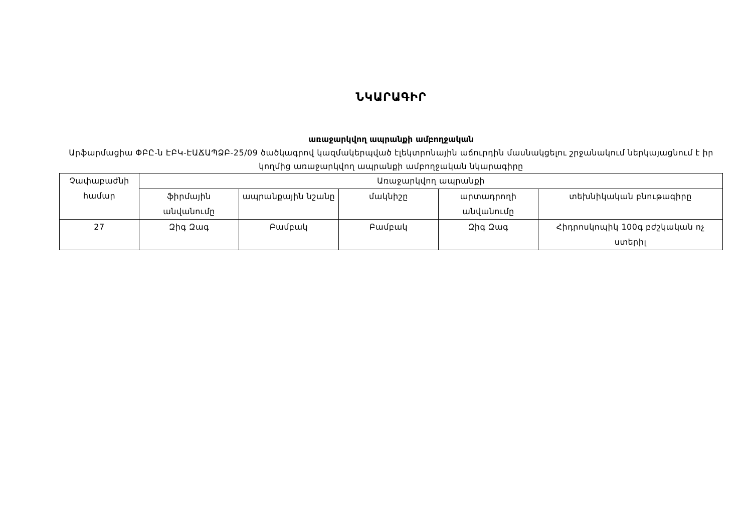ՆԿԱՐԱԳԻՐ
առաջարկվող ապրանքի ամբողջական
Արֆարմացիա ՓԲԸ-ն ԷԲԿ-ԷԱՃԱՊՁԲ-25/09 ծածկագրով կազմակերպված էլեկտրոնային աճուրդին մասնակցելու շրջանակում ներկայացնում է իր կողմից առաջարկվող ապրանքի ամբողջական նկարագիրը
| Չափաբաժնի համար | Առաջարկվող ապրանքի | | | | |
| --- | --- | --- | --- | --- | --- |
| | ֆիրմային անվանումը | ապրանքային նշանը | մակնիշը | արտադրողի անվանումը | տեխնիկական բնութագիրը |
| 27 | Զիգ Զագ | Բամբակ | Բամբակ | Զիգ Զագ | Հիդրոսկոպիկ 100գ բժշկական ոչ ստերիլ |